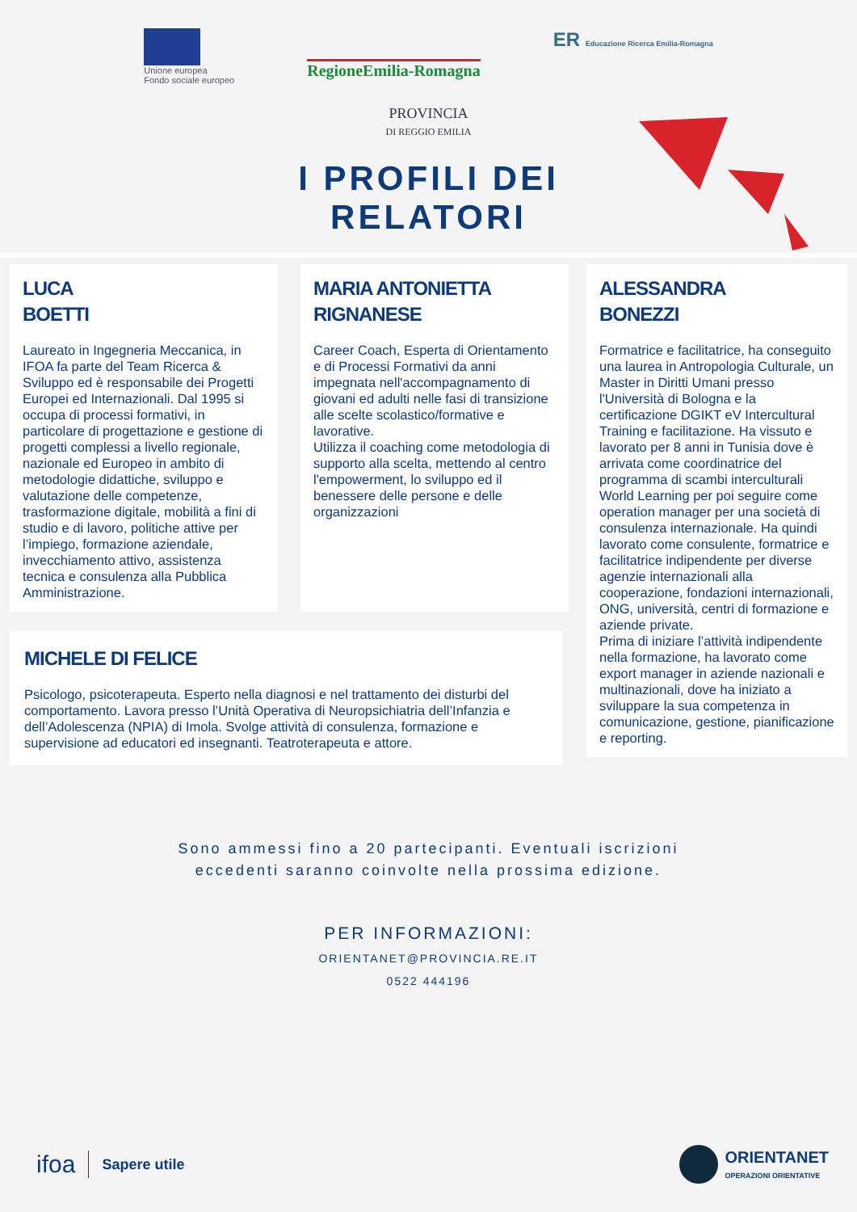Unione europea
Fondo sociale europeo
RegioneEmilia-Romagna
ER Educazione Ricerca Emilia-Romagna
PROVINCIA
DI REGGIO EMILIA
I PROFILI DEI
RELATORI
LUCA
BOETTI
Laureato in Ingegneria Meccanica, in IFOA fa parte del Team Ricerca & Sviluppo ed è responsabile dei Progetti Europei ed Internazionali. Dal 1995 si occupa di processi formativi, in particolare di progettazione e gestione di progetti complessi a livello regionale, nazionale ed Europeo in ambito di metodologie didattiche, sviluppo e valutazione delle competenze, trasformazione digitale, mobilità a fini di studio e di lavoro, politiche attive per l’impiego, formazione aziendale, invecchiamento attivo, assistenza tecnica e consulenza alla Pubblica Amministrazione.
MARIA ANTONIETTA
RIGNANESE
Career Coach, Esperta di Orientamento e di Processi Formativi da anni impegnata nell'accompagnamento di giovani ed adulti nelle fasi di transizione alle scelte scolastico/formative e lavorative.
Utilizza il coaching come metodologia di supporto alla scelta, mettendo al centro l'empowerment, lo sviluppo ed il benessere delle persone e delle organizzazioni
MICHELE DI FELICE
Psicologo, psicoterapeuta. Esperto nella diagnosi e nel trattamento dei disturbi del comportamento. Lavora presso l’Unità Operativa di Neuropsichiatria dell’Infanzia e dell’Adolescenza (NPIA) di Imola. Svolge attività di consulenza, formazione e supervisione ad educatori ed insegnanti. Teatroterapeuta e attore.
ALESSANDRA
BONEZZI
Formatrice e facilitatrice, ha conseguito una laurea in Antropologia Culturale, un Master in Diritti Umani presso l'Università di Bologna e la certificazione DGIKT eV Intercultural Training e facilitazione. Ha vissuto e lavorato per 8 anni in Tunisia dove è arrivata come coordinatrice del programma di scambi interculturali World Learning per poi seguire come operation manager per una società di consulenza internazionale. Ha quindi lavorato come consulente, formatrice e facilitatrice indipendente per diverse agenzie internazionali alla cooperazione, fondazioni internazionali, ONG, università, centri di formazione e aziende private.
Prima di iniziare l’attività indipendente nella formazione, ha lavorato come export manager in aziende nazionali e multinazionali, dove ha iniziato a sviluppare la sua competenza in comunicazione, gestione, pianificazione e reporting.
Sono ammessi fino a 20 partecipanti. Eventuali iscrizioni
eccedenti saranno coinvolte nella prossima edizione.
PER INFORMAZIONI:
ORIENTANET@PROVINCIA.RE.IT
0522 444196
ifoa
Sapere utile
ORIENTANET
OPERAZIONI ORIENTATIVE